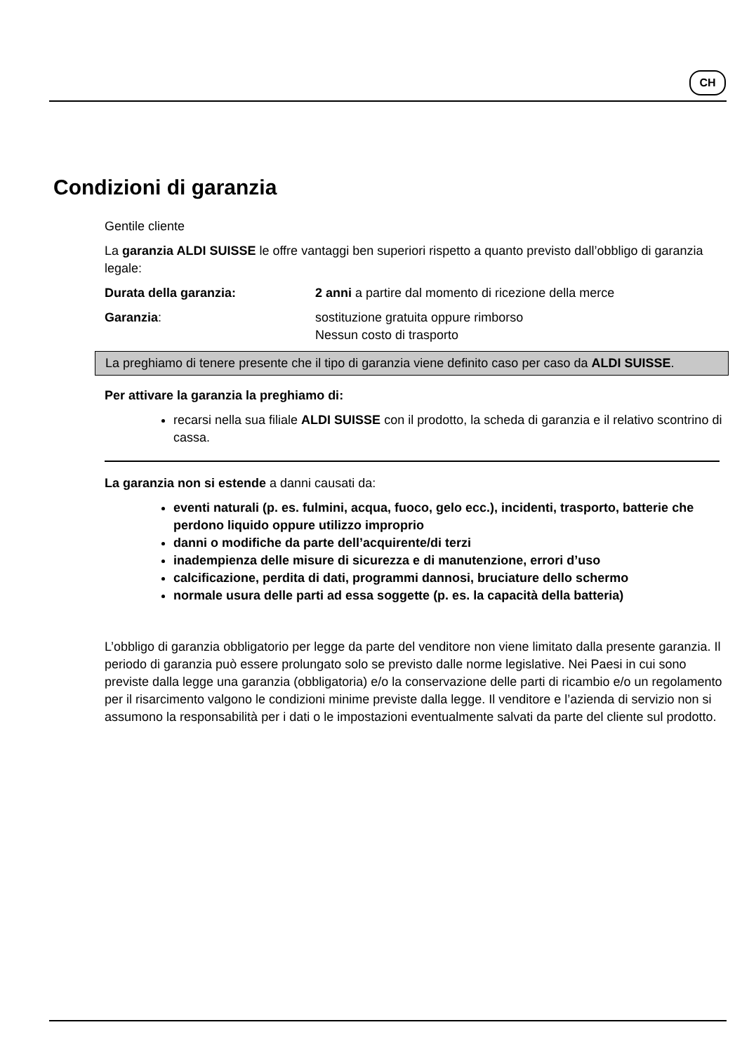CH
Condizioni di garanzia
Gentile cliente
La garanzia ALDI SUISSE le offre vantaggi ben superiori rispetto a quanto previsto dall’obbligo di garanzia legale:
Durata della garanzia: 2 anni a partire dal momento di ricezione della merce
Garanzia: sostituzione gratuita oppure rimborso
Nessun costo di trasporto
La preghiamo di tenere presente che il tipo di garanzia viene definito caso per caso da ALDI SUISSE.
Per attivare la garanzia la preghiamo di:
recarsi nella sua filiale ALDI SUISSE con il prodotto, la scheda di garanzia e il relativo scontrino di cassa.
La garanzia non si estende a danni causati da:
eventi naturali (p. es. fulmini, acqua, fuoco, gelo ecc.), incidenti, trasporto, batterie che perdono liquido oppure utilizzo improprio
danni o modifiche da parte dell’acquirente/di terzi
inadempienza delle misure di sicurezza e di manutenzione, errori d’uso
calcificazione, perdita di dati, programmi dannosi, bruciature dello schermo
normale usura delle parti ad essa soggette (p. es. la capacità della batteria)
L’obbligo di garanzia obbligatorio per legge da parte del venditore non viene limitato dalla presente garanzia. Il periodo di garanzia può essere prolungato solo se previsto dalle norme legislative. Nei Paesi in cui sono previste dalla legge una garanzia (obbligatoria) e/o la conservazione delle parti di ricambio e/o un regolamento per il risarcimento valgono le condizioni minime previste dalla legge. Il venditore e l’azienda di servizio non si assumono la responsabilità per i dati o le impostazioni eventualmente salvati da parte del cliente sul prodotto.